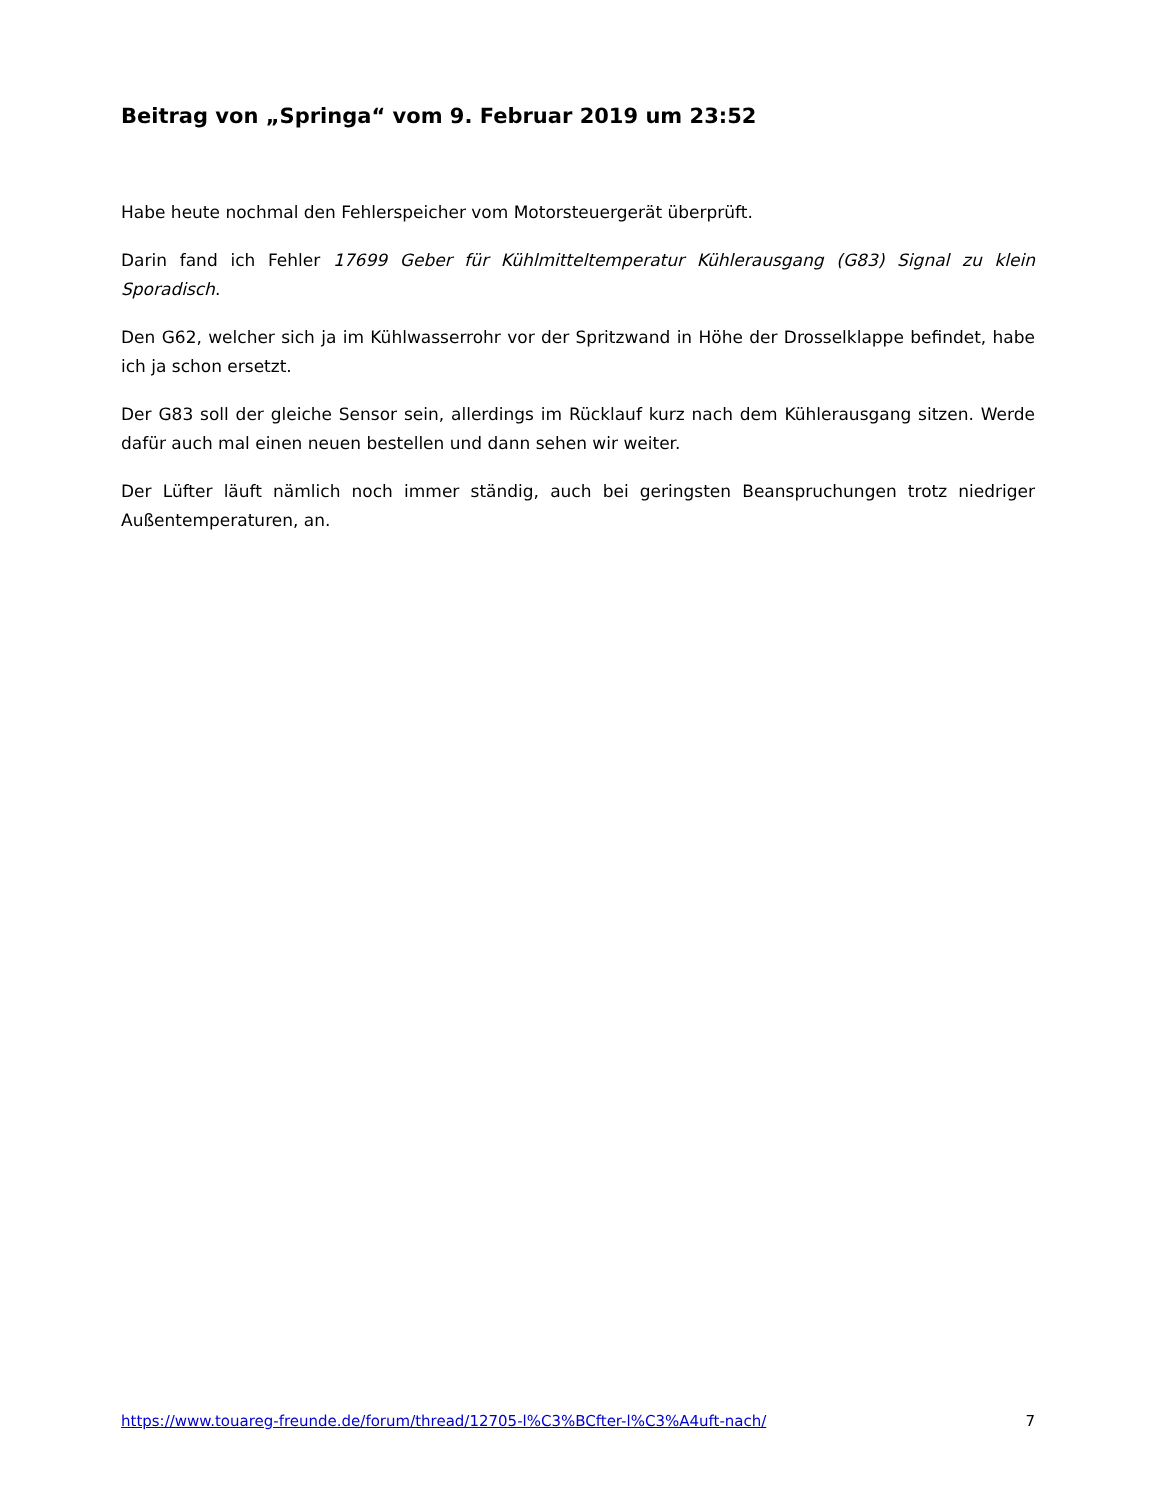Beitrag von „Springa“ vom 9. Februar 2019 um 23:52
Habe heute nochmal den Fehlerspeicher vom Motorsteuergerät überprüft.
Darin fand ich Fehler 17699 Geber für Kühlmitteltemperatur Kühlerausgang (G83) Signal zu klein Sporadisch.
Den G62, welcher sich ja im Kühlwasserrohr vor der Spritzwand in Höhe der Drosselklappe befindet, habe ich ja schon ersetzt.
Der G83 soll der gleiche Sensor sein, allerdings im Rücklauf kurz nach dem Kühlerausgang sitzen. Werde dafür auch mal einen neuen bestellen und dann sehen wir weiter.
Der Lüfter läuft nämlich noch immer ständig, auch bei geringsten Beanspruchungen trotz niedriger Außentemperaturen, an.
https://www.touareg-freunde.de/forum/thread/12705-l%C3%BCfter-l%C3%A4uft-nach/ 7